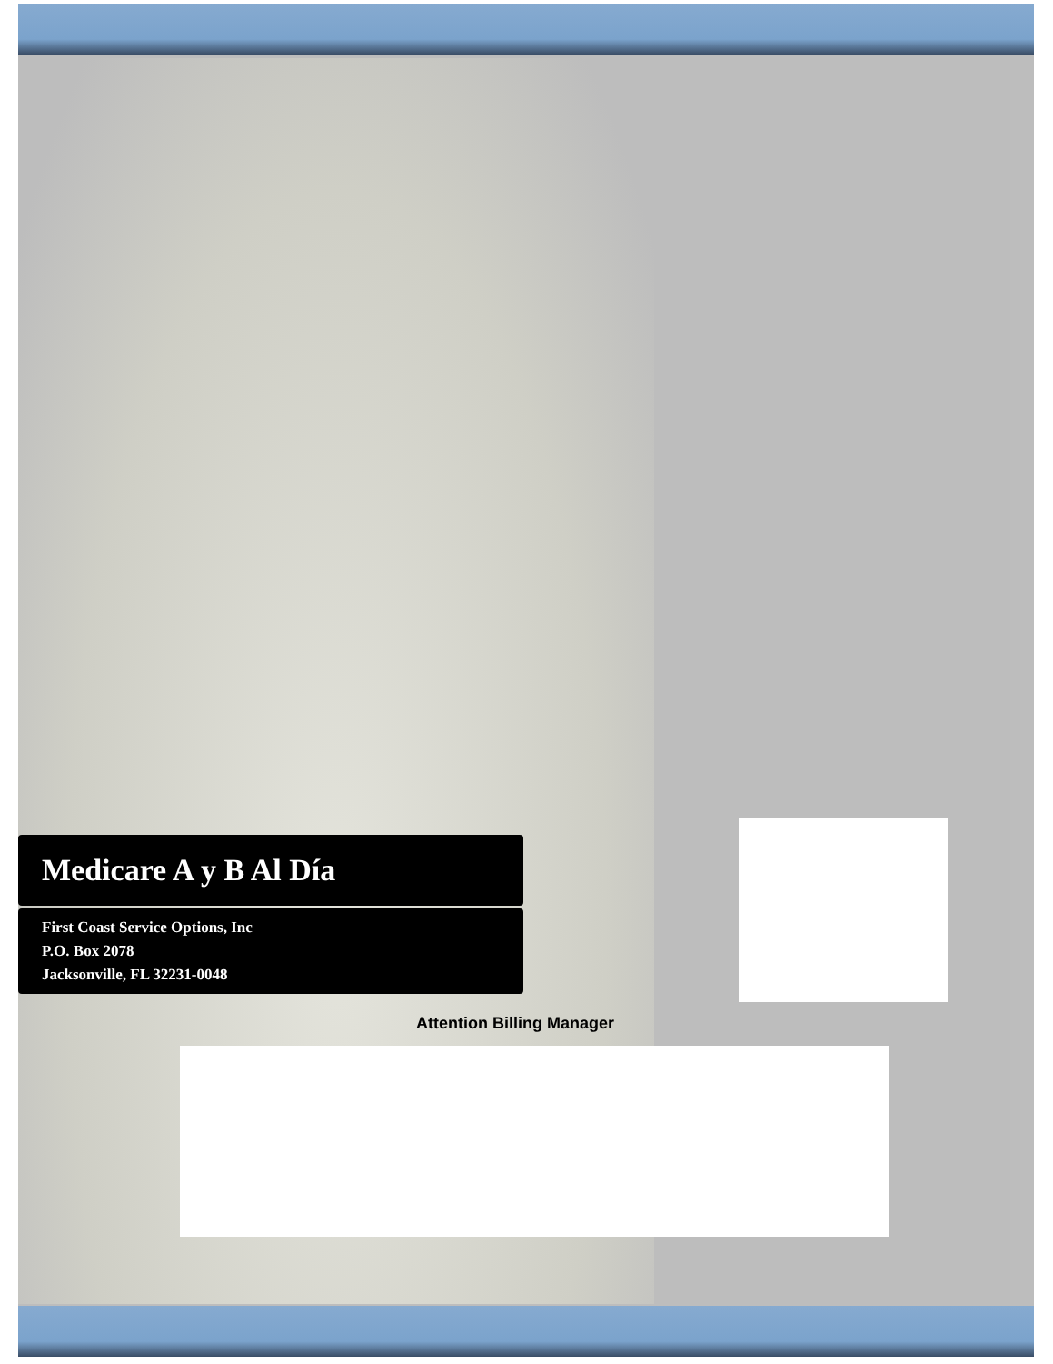Medicare A y B Al Día
First Coast Service Options, Inc
P.O. Box 2078
Jacksonville, FL 32231-0048
Attention Billing Manager